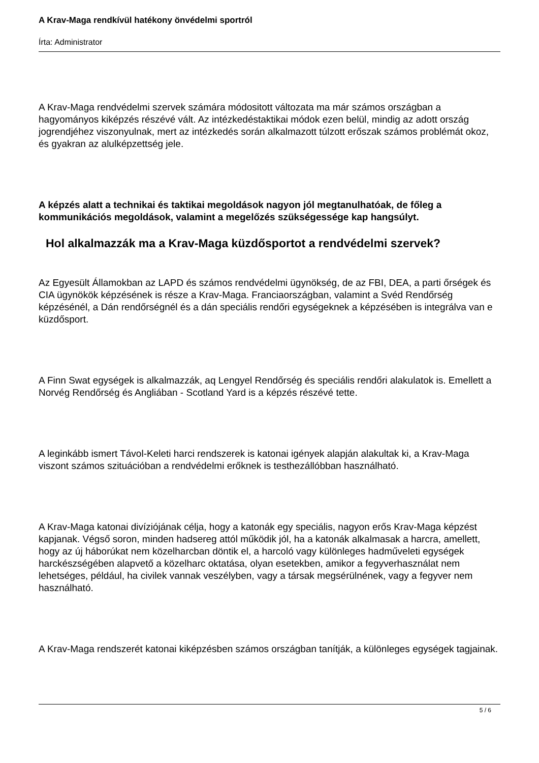A Krav-Maga rendkívül hatékony önvédelmi sportról
Írta: Administrator
A Krav-Maga rendvédelmi szervek számára módositott változata ma már számos országban a hagyományos kiképzés részévé vált. Az intézkedéstaktikai módok ezen belül, mindig az adott ország jogrendjéhez viszonyulnak, mert az intézkedés során alkalmazott túlzott erőszak számos problémát okoz, és gyakran az alulképzettség jele.
A képzés alatt a technikai és taktikai megoldások nagyon jól megtanulhatóak, de főleg a kommunikációs megoldások, valamint a megelőzés szükségessége kap hangsúlyt.
Hol alkalmazzák ma a Krav-Maga küzdősportot a rendvédelmi szervek?
Az Egyesült Államokban az LAPD és számos rendvédelmi ügynökség, de az FBI, DEA, a parti őrségek és CIA ügynökök képzésének is része a Krav-Maga. Franciaországban, valamint a Svéd Rendőrség képzésénél, a Dán rendőrségnél és a dán speciális rendőri egységeknek a képzésében is integrálva van e küzdősport.
A Finn Swat egységek is alkalmazzák, aq Lengyel Rendőrség és speciális rendőri alakulatok is. Emellett a Norvég Rendőrség és Angliában - Scotland Yard is a képzés részévé tette.
A leginkább ismert Távol-Keleti harci rendszerek is katonai igények alapján alakultak ki, a Krav-Maga viszont számos szituációban a rendvédelmi erőknek is testhezállóbban használható.
A Krav-Maga katonai divíziójának célja, hogy a katonák egy speciális, nagyon erős Krav-Maga képzést kapjanak. Végső soron, minden hadsereg attól működik jól, ha a katonák alkalmasak a harcra, amellett, hogy az új háborúkat nem közelharcban döntik el, a harcoló vagy különleges hadműveleti egységek harckészségében alapvető a közelharc oktatása, olyan esetekben, amikor a fegyverhasználat nem lehetséges, például, ha civilek vannak veszélyben, vagy a társak megsérülnének, vagy a fegyver nem használható.
A Krav-Maga rendszerét katonai kiképzésben számos országban tanítják, a különleges egységek tagjainak.
5 / 6